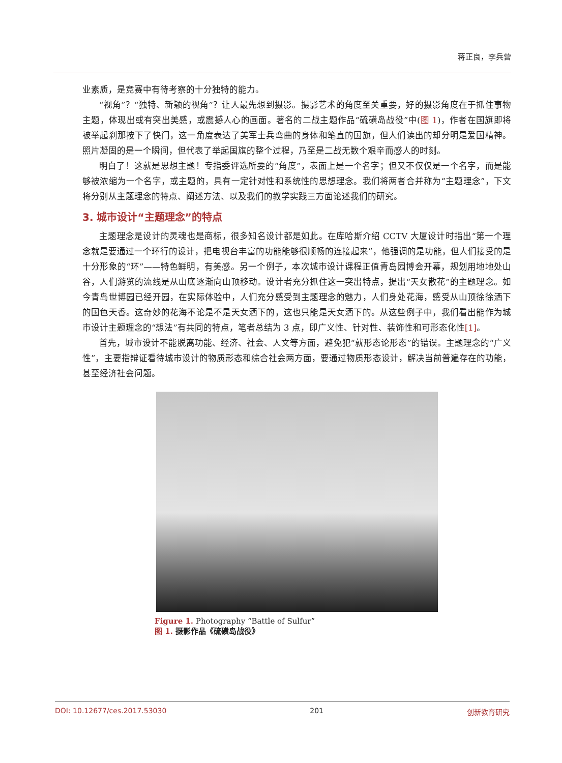蒋正良，李兵营
业素质，是竞赛中有待考察的十分独特的能力。
“视角”？“独特、新颖的视角”？让人最先想到摄影。摄影艺术的角度至关重要，好的摄影角度在于抓住事物主题，体现出或有突出美感，或震撼人心的画面。著名的二战主题作品“硫磺岛战役”中(图 1)，作者在国旗即将被举起刹那按下了快门，这一角度表达了美军士兵弯曲的身体和笔直的国旗，但人们读出的却分明是爱国精神。照片凝固的是一个瞬间，但代表了举起国旗的整个过程，乃至是二战无数个艰辛而感人的时刻。
明白了！这就是思想主题！专指委评选所要的“角度”，表面上是一个名字；但又不仅仅是一个名字，而是能够被浓缩为一个名字，或主题的，具有一定针对性和系统性的思想理念。我们将两者合并称为“主题理念”，下文将分别从主题理念的特点、阐述方法、以及我们的教学实践三方面论述我们的研究。
3. 城市设计“主题理念”的特点
主题理念是设计的灵魂也是商标，很多知名设计都是如此。在库哈斯介绍 CCTV 大厦设计时指出“第一个理念就是要通过一个环行的设计，把电视台丰富的功能能够很顺畅的连接起来”，他强调的是功能，但人们接受的是十分形象的“环”——特色鲜明，有美感。另一个例子，本次城市设计课程正值青岛园博会开幕，规划用地地处山谷，人们游览的流线是从山底逐渐向山顶移动。设计者充分抓住这一突出特点，提出“天女散花”的主题理念。如今青岛世博园已经开园，在实际体验中，人们充分感受到主题理念的魅力，人们身处花海，感受从山顶徐徐洒下的国色天香。这奇妙的花海不论是不是天女洒下的，这也只能是天女洒下的。从这些例子中，我们看出能作为城市设计主题理念的“想法”有共同的特点，笔者总结为 3 点，即广义性、针对性、装饰性和可形态化性[1]。
首先，城市设计不能脱离功能、经济、社会、人文等方面，避免犯“就形态论形态”的错误。主题理念的“广义性”，主要指辩证看待城市设计的物质形态和综合社会两方面，要通过物质形态设计，解决当前普遍存在的功能，甚至经济社会问题。
Figure 1. Photography “Battle of Sulfur”
图 1. 摄影作品《硫磺岛战役》
DOI: 10.12677/ces.2017.53030 201 创新教育研究